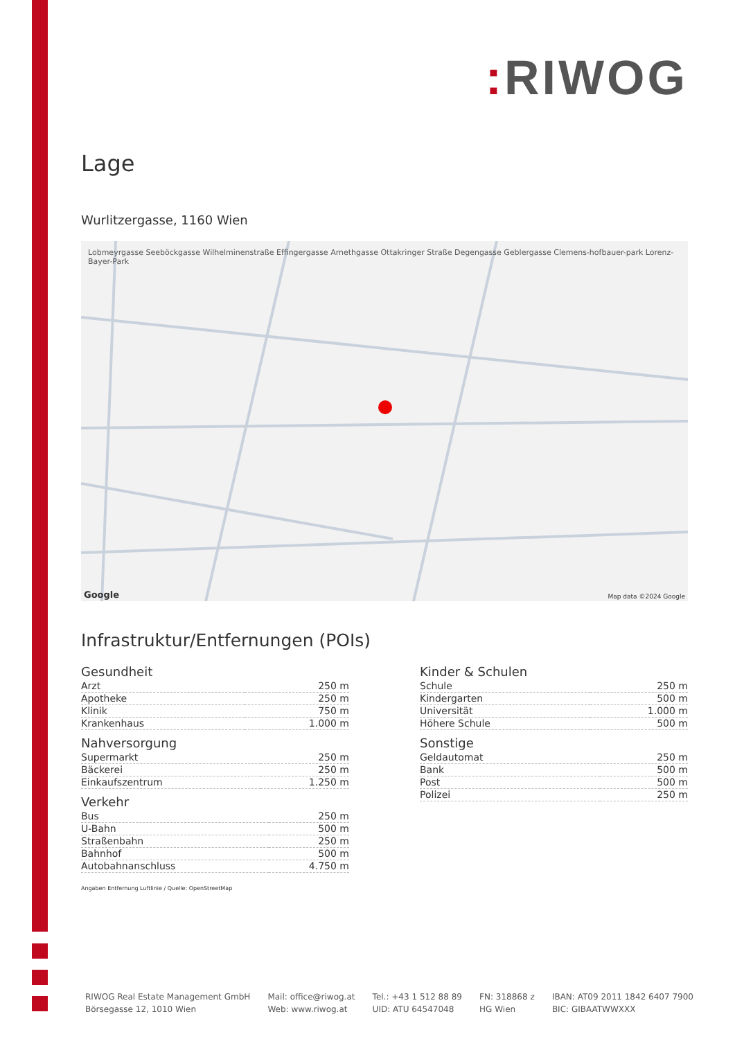: RIWOG
Lage
Wurlitzergasse, 1160 Wien
Lobmeyrgasse Seeböckgasse Wilhelminenstraße Effingergasse Arnethgasse Ottakringer Straße Degengasse Geblergasse Clemens-hofbauer-park Lorenz-Bayer-Park
Map data ©2024 Google Google
Infrastruktur/Entfernungen (POIs)
Gesundheit
| Arzt | 250 m |
| Apotheke | 250 m |
| Klinik | 750 m |
| Krankenhaus | 1.000 m |
Nahversorgung
| Supermarkt | 250 m |
| Bäckerei | 250 m |
| Einkaufszentrum | 1.250 m |
Verkehr
| Bus | 250 m |
| U-Bahn | 500 m |
| Straßenbahn | 250 m |
| Bahnhof | 500 m |
| Autobahnanschluss | 4.750 m |
Kinder & Schulen
| Schule | 250 m |
| Kindergarten | 500 m |
| Universität | 1.000 m |
| Höhere Schule | 500 m |
Sonstige
| Geldautomat | 250 m |
| Bank | 500 m |
| Post | 500 m |
| Polizei | 250 m |
Angaben Entfernung Luftlinie / Quelle: OpenStreetMap
RIWOG Real Estate Management GmbH
Börsegasse 12, 1010 Wien
Mail: office@riwog.at
Web: www.riwog.at
Tel.: +43 1 512 88 89
UID: ATU 64547048
FN: 318868 z
HG Wien
IBAN: AT09 2011 1842 6407 7900
BIC: GIBAATWWXXX